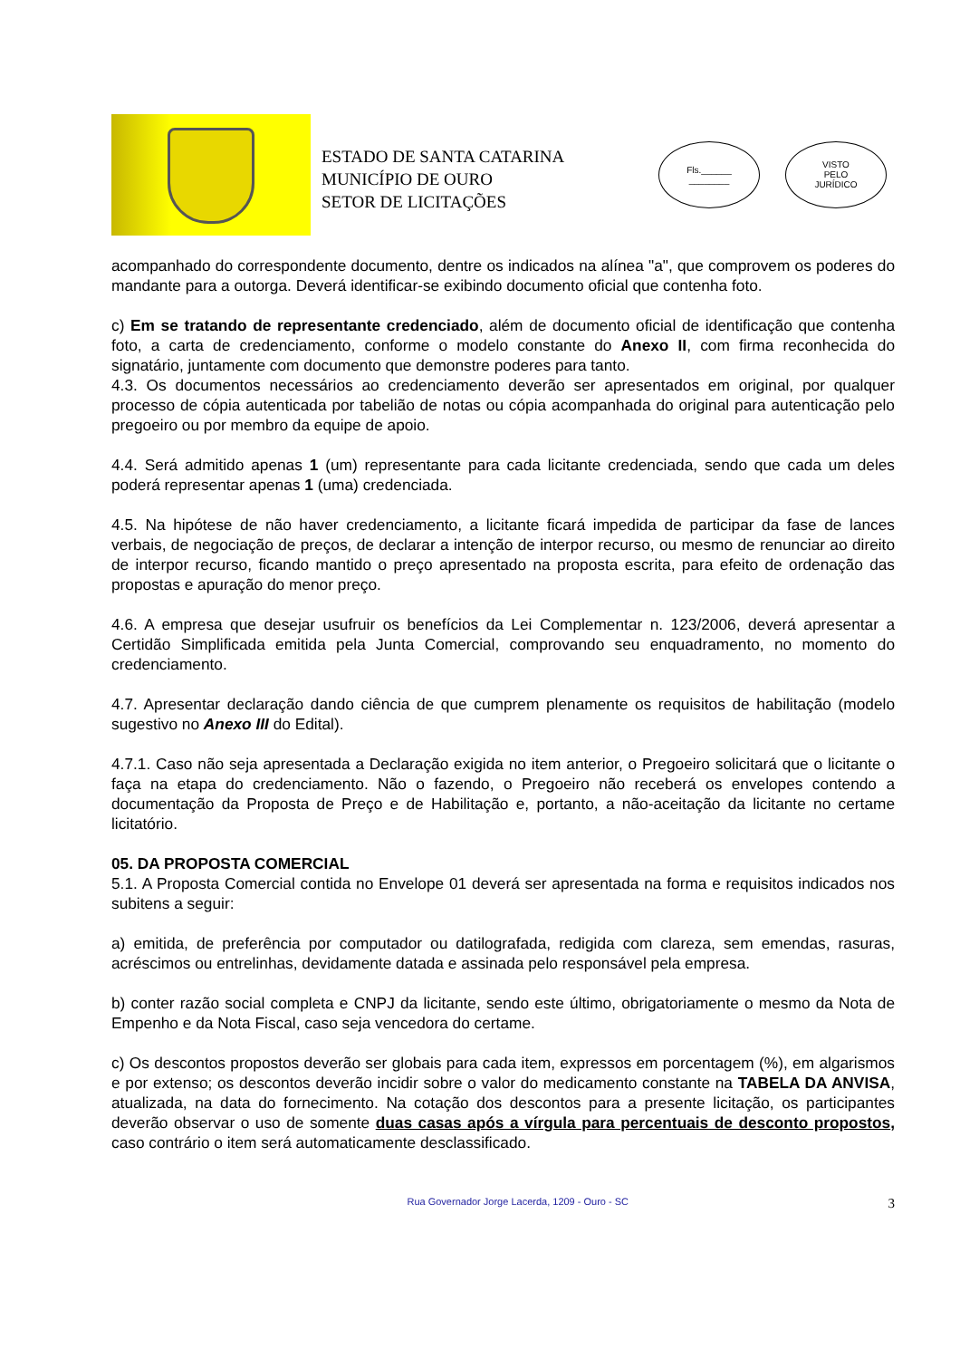ESTADO DE SANTA CATARINA
MUNICÍPIO DE OURO
SETOR DE LICITAÇÕES
Fls.______
________
VISTO
PELO
JURÍDICO
acompanhado do correspondente documento, dentre os indicados na alínea "a", que comprovem os poderes do mandante para a outorga. Deverá identificar-se exibindo documento oficial que contenha foto.
c) Em se tratando de representante credenciado, além de documento oficial de identificação que contenha foto, a carta de credenciamento, conforme o modelo constante do Anexo II, com firma reconhecida do signatário, juntamente com documento que demonstre poderes para tanto.
4.3. Os documentos necessários ao credenciamento deverão ser apresentados em original, por qualquer processo de cópia autenticada por tabelião de notas ou cópia acompanhada do original para autenticação pelo pregoeiro ou por membro da equipe de apoio.
4.4. Será admitido apenas 1 (um) representante para cada licitante credenciada, sendo que cada um deles poderá representar apenas 1 (uma) credenciada.
4.5. Na hipótese de não haver credenciamento, a licitante ficará impedida de participar da fase de lances verbais, de negociação de preços, de declarar a intenção de interpor recurso, ou mesmo de renunciar ao direito de interpor recurso, ficando mantido o preço apresentado na proposta escrita, para efeito de ordenação das propostas e apuração do menor preço.
4.6. A empresa que desejar usufruir os benefícios da Lei Complementar n. 123/2006, deverá apresentar a Certidão Simplificada emitida pela Junta Comercial, comprovando seu enquadramento, no momento do credenciamento.
4.7. Apresentar declaração dando ciência de que cumprem plenamente os requisitos de habilitação (modelo sugestivo no Anexo III do Edital).
4.7.1. Caso não seja apresentada a Declaração exigida no item anterior, o Pregoeiro solicitará que o licitante o faça na etapa do credenciamento. Não o fazendo, o Pregoeiro não receberá os envelopes contendo a documentação da Proposta de Preço e de Habilitação e, portanto, a não-aceitação da licitante no certame licitatório.
05. DA PROPOSTA COMERCIAL
5.1. A Proposta Comercial contida no Envelope 01 deverá ser apresentada na forma e requisitos indicados nos subitens a seguir:
a) emitida, de preferência por computador ou datilografada, redigida com clareza, sem emendas, rasuras, acréscimos ou entrelinhas, devidamente datada e assinada pelo responsável pela empresa.
b) conter razão social completa e CNPJ da licitante, sendo este último, obrigatoriamente o mesmo da Nota de Empenho e da Nota Fiscal, caso seja vencedora do certame.
c) Os descontos propostos deverão ser globais para cada item, expressos em porcentagem (%), em algarismos e por extenso; os descontos deverão incidir sobre o valor do medicamento constante na TABELA DA ANVISA, atualizada, na data do fornecimento. Na cotação dos descontos para a presente licitação, os participantes deverão observar o uso de somente duas casas após a vírgula para percentuais de desconto propostos, caso contrário o item será automaticamente desclassificado.
Rua Governador Jorge Lacerda, 1209 - Ouro - SC
3